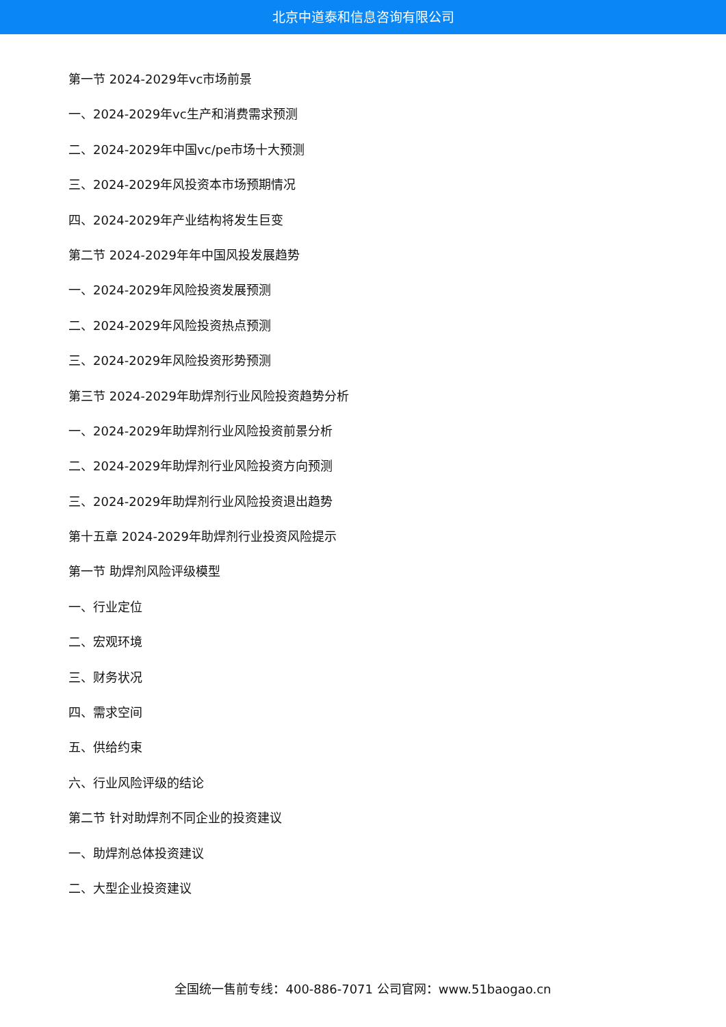北京中道泰和信息咨询有限公司
第一节 2024-2029年vc市场前景
一、2024-2029年vc生产和消费需求预测
二、2024-2029年中国vc/pe市场十大预测
三、2024-2029年风投资本市场预期情况
四、2024-2029年产业结构将发生巨变
第二节 2024-2029年年中国风投发展趋势
一、2024-2029年风险投资发展预测
二、2024-2029年风险投资热点预测
三、2024-2029年风险投资形势预测
第三节 2024-2029年助焊剂行业风险投资趋势分析
一、2024-2029年助焊剂行业风险投资前景分析
二、2024-2029年助焊剂行业风险投资方向预测
三、2024-2029年助焊剂行业风险投资退出趋势
第十五章 2024-2029年助焊剂行业投资风险提示
第一节 助焊剂风险评级模型
一、行业定位
二、宏观环境
三、财务状况
四、需求空间
五、供给约束
六、行业风险评级的结论
第二节 针对助焊剂不同企业的投资建议
一、助焊剂总体投资建议
二、大型企业投资建议
全国统一售前专线：400-886-7071 公司官网：www.51baogao.cn